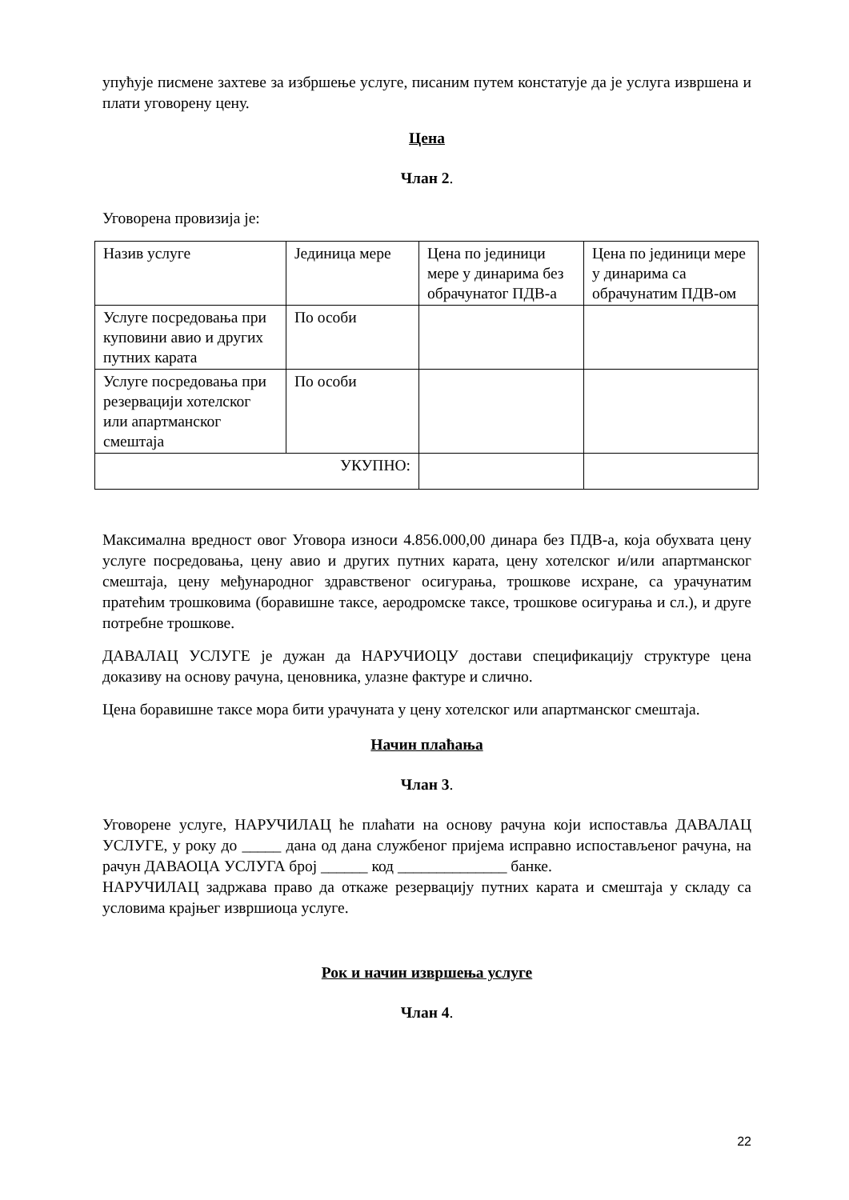упућује писмене захтеве за избршење услуге, писаним путем констатује да је услуга извршена и плати уговорену цену.
Цена
Члан 2.
Уговорена провизија је:
| Назив услуге | Јединица мере | Цена по јединици мере у динарима без обрачунатог ПДВ-а | Цена по јединици мере у динарима са обрачунатим ПДВ-ом |
| Услуге посредовања при куповини авио и других путних карата | По особи | | |
| Услуге посредовања при резервацији хотелског или апартманског смештаја | По особи | | |
| УКУПНО: | | | |
Максимална вредност овог Уговора износи 4.856.000,00 динара без ПДВ-а, која обухвата цену услуге посредовања, цену авио и других путних карата, цену хотелског и/или апартманског смештаја, цену међународног здравственог осигурања, трошкове исхране, са урачунатим пратећим трошковима (боравишне таксе, аеродромске таксе, трошкове осигурања и сл.), и друге потребне трошкове.
ДАВАЛАЦ УСЛУГЕ је дужан да НАРУЧИОЦУ достави спецификацију структуре цена доказиву на основу рачуна, ценовника, улазне фактуре и слично.
Цена боравишне таксе мора бити урачуната у цену хотелског или апартманског смештаја.
Начин плаћања
Члан 3.
Уговорене услуге, НАРУЧИЛАЦ ће плаћати на основу рачуна који испоставља ДАВАЛАЦ УСЛУГЕ, у року до _____ дана од дана службеног пријема исправно испостављеног рачуна, на рачун ДАВАОЦА УСЛУГА број ______ код ______________ банке.
НАРУЧИЛАЦ задржава право да откаже резервацију путних карата и смештаја у складу са условима крајњег извршиоца услуге.
Рок и начин извршења услуге
Члан 4.
22